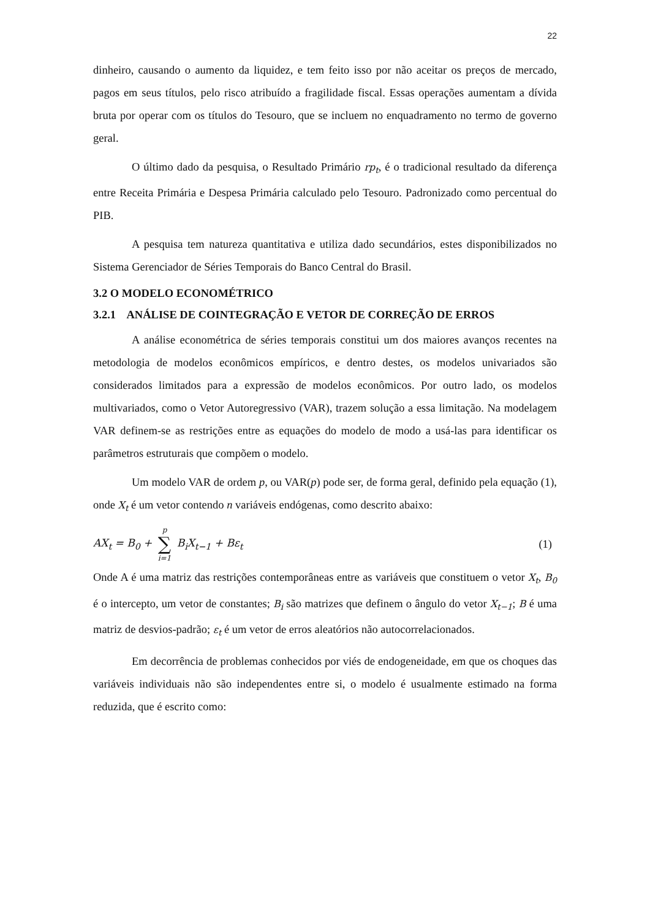22
dinheiro, causando o aumento da liquidez, e tem feito isso por não aceitar os preços de mercado, pagos em seus títulos, pelo risco atribuído a fragilidade fiscal. Essas operações aumentam a dívida bruta por operar com os títulos do Tesouro, que se incluem no enquadramento no termo de governo geral.
O último dado da pesquisa, o Resultado Primário rp<sub>t</sub>, é o tradicional resultado da diferença entre Receita Primária e Despesa Primária calculado pelo Tesouro. Padronizado como percentual do PIB.
A pesquisa tem natureza quantitativa e utiliza dado secundários, estes disponibilizados no Sistema Gerenciador de Séries Temporais do Banco Central do Brasil.
3.2 O MODELO ECONOMÉTRICO
3.2.1 ANÁLISE DE COINTEGRAÇÃO E VETOR DE CORREÇÃO DE ERROS
A análise econométrica de séries temporais constitui um dos maiores avanços recentes na metodologia de modelos econômicos empíricos, e dentro destes, os modelos univariados são considerados limitados para a expressão de modelos econômicos. Por outro lado, os modelos multivariados, como o Vetor Autoregressivo (VAR), trazem solução a essa limitação. Na modelagem VAR definem-se as restrições entre as equações do modelo de modo a usá-las para identificar os parâmetros estruturais que compõem o modelo.
Um modelo VAR de ordem p, ou VAR(p) pode ser, de forma geral, definido pela equação (1), onde X<sub>t</sub> é um vetor contendo n variáveis endógenas, como descrito abaixo:
AX<sub>t</sub> = B<sub>0</sub> + p ∑ i=1 B<sub>i</sub>X<sub>t−1</sub> + Bε<sub>t</sub>
(1)
Onde A é uma matriz das restrições contemporâneas entre as variáveis que constituem o vetor X<sub>t</sub>, B<sub>0</sub> é o intercepto, um vetor de constantes; B<sub>i</sub> são matrizes que definem o ângulo do vetor X<sub>t−1</sub>; B é uma matriz de desvios-padrão; ε<sub>t</sub> é um vetor de erros aleatórios não autocorrelacionados.
Em decorrência de problemas conhecidos por viés de endogeneidade, em que os choques das variáveis individuais não são independentes entre si, o modelo é usualmente estimado na forma reduzida, que é escrito como: